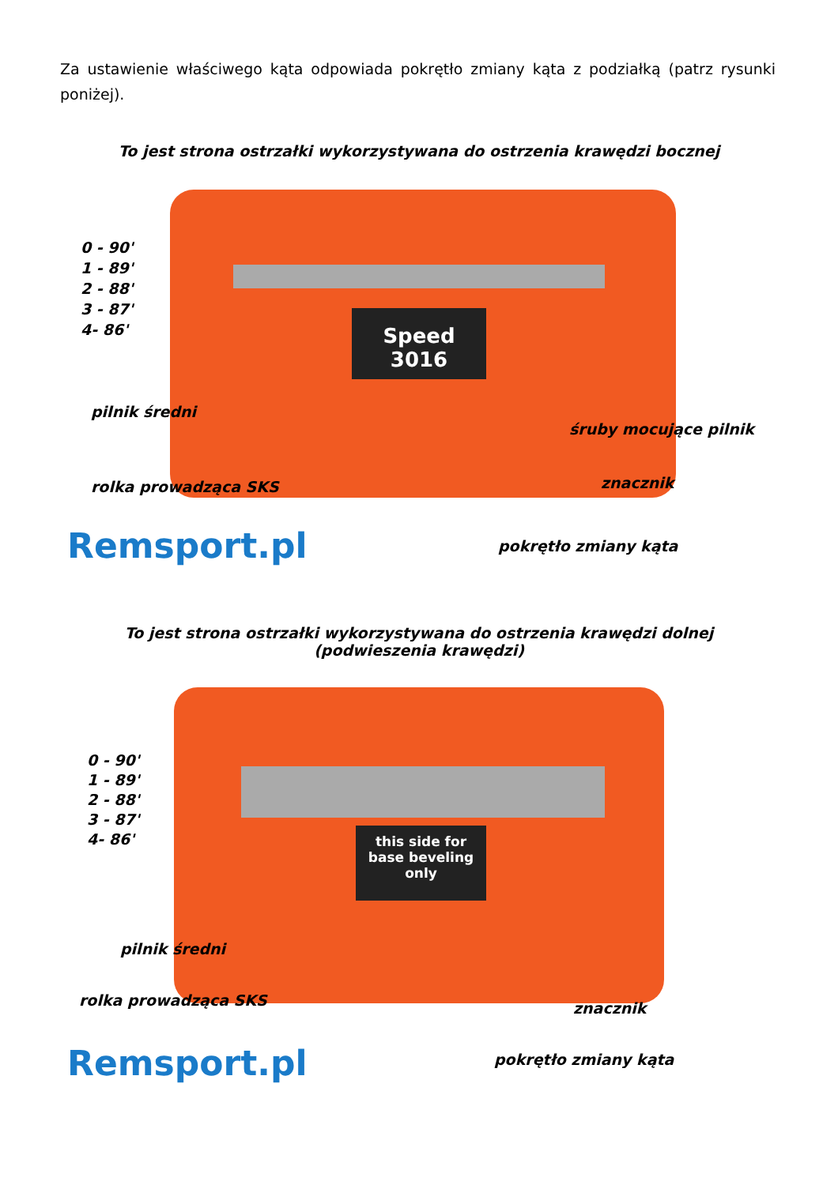Za ustawienie właściwego kąta odpowiada pokrętło zmiany kąta z podziałką (patrz rysunki poniżej).
To jest strona ostrzałki wykorzystywana do ostrzenia krawędzi bocznej
Speed
3016
0 - 90'
1 - 89'
2 - 88'
3 - 87'
4- 86'
pilnik średni
śruby mocujące pilnik
rolka prowadząca SKS znacznik
Remsport.pl pokrętło zmiany kąta
To jest strona ostrzałki wykorzystywana do ostrzenia krawędzi dolnej
(podwieszenia krawędzi)
this side for base beveling only
0 - 90'
1 - 89'
2 - 88'
3 - 87'
4- 86'
pilnik średni
rolka prowadząca SKS znacznik
Remsport.pl pokrętło zmiany kąta